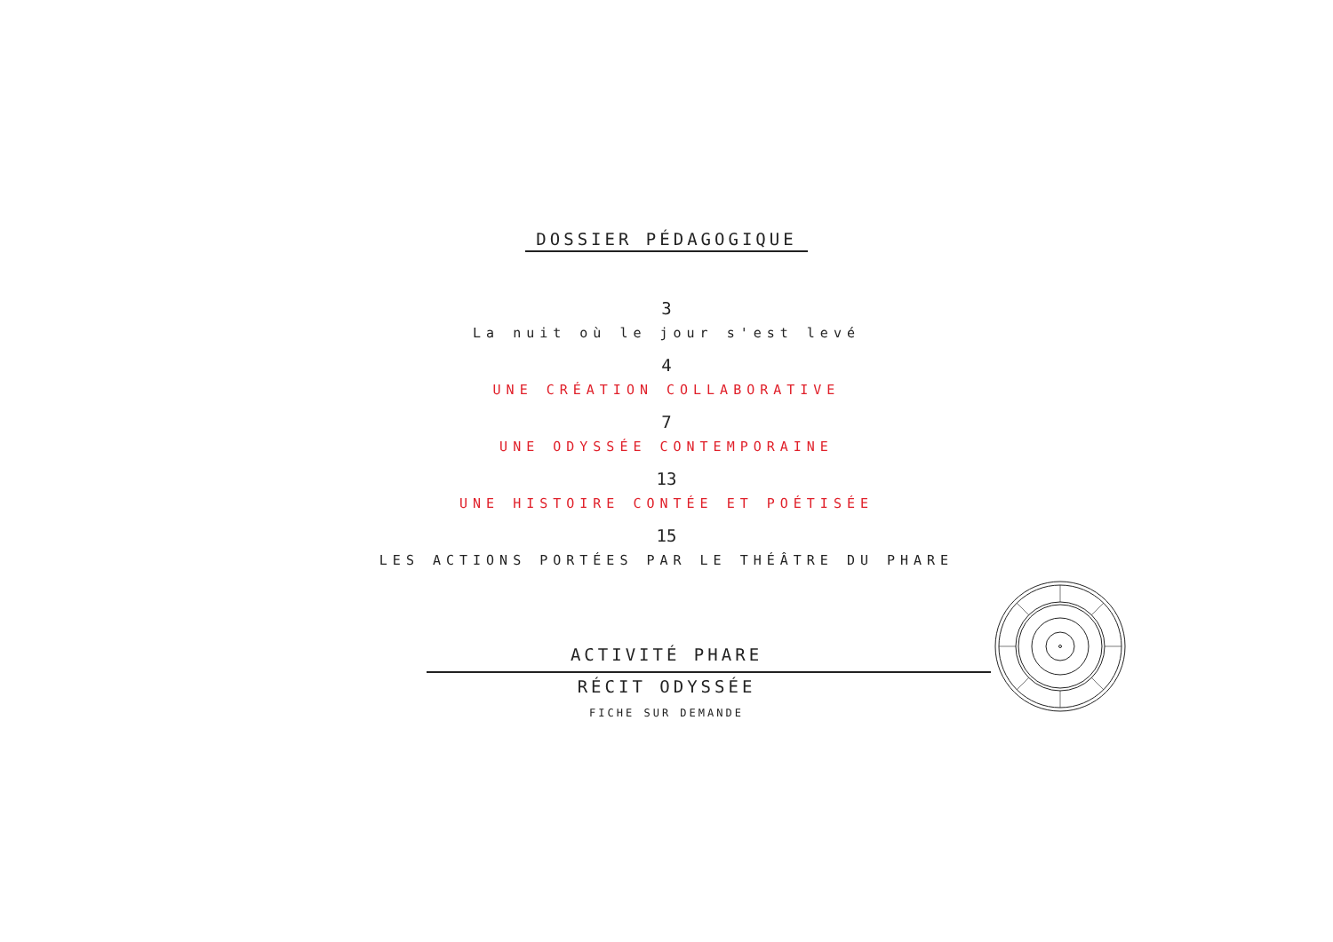DOSSIER PÉDAGOGIQUE
3
La nuit où le jour s'est levé
4
UNE CRÉATION COLLABORATIVE
7
UNE ODYSSÉE CONTEMPORAINE
13
UNE HISTOIRE CONTÉE ET POÉTISÉE
15
LES ACTIONS PORTÉES PAR LE THÉÂTRE DU PHARE
ACTIVITÉ PHARE
RÉCIT ODYSSÉE
FICHE SUR DEMANDE